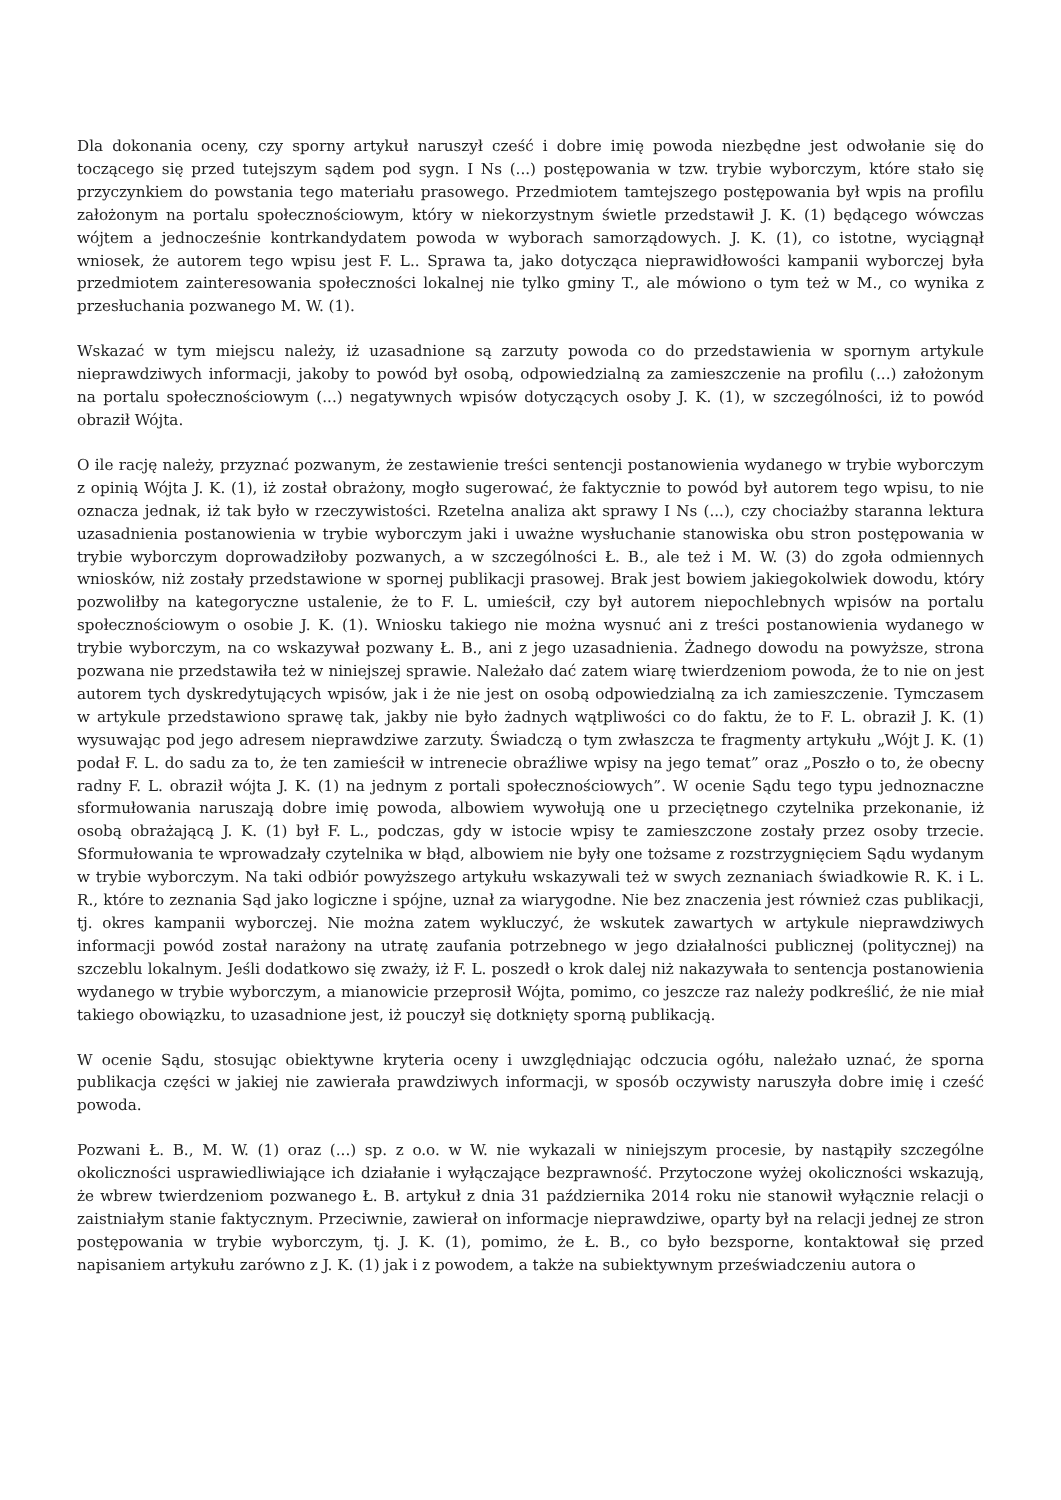Dla dokonania oceny, czy sporny artykuł naruszył cześć i dobre imię powoda niezbędne jest odwołanie się do toczącego się przed tutejszym sądem pod sygn. I Ns (...) postępowania w tzw. trybie wyborczym, które stało się przyczynkiem do powstania tego materiału prasowego. Przedmiotem tamtejszego postępowania był wpis na profilu założonym na portalu społecznościowym, który w niekorzystnym świetle przedstawił J. K. (1) będącego wówczas wójtem a jednocześnie kontrkandydatem powoda w wyborach samorządowych. J. K. (1), co istotne, wyciągnął wniosek, że autorem tego wpisu jest F. L.. Sprawa ta, jako dotycząca nieprawidłowości kampanii wyborczej była przedmiotem zainteresowania społeczności lokalnej nie tylko gminy T., ale mówiono o tym też w M., co wynika z przesłuchania pozwanego M. W. (1).
Wskazać w tym miejscu należy, iż uzasadnione są zarzuty powoda co do przedstawienia w spornym artykule nieprawdziwych informacji, jakoby to powód był osobą, odpowiedzialną za zamieszczenie na profilu (...) założonym na portalu społecznościowym (...) negatywnych wpisów dotyczących osoby J. K. (1), w szczególności, iż to powód obraził Wójta.
O ile rację należy, przyznać pozwanym, że zestawienie treści sentencji postanowienia wydanego w trybie wyborczym z opinią Wójta J. K. (1), iż został obrażony, mogło sugerować, że faktycznie to powód był autorem tego wpisu, to nie oznacza jednak, iż tak było w rzeczywistości. Rzetelna analiza akt sprawy I Ns (...), czy chociażby staranna lektura uzasadnienia postanowienia w trybie wyborczym jaki i uważne wysłuchanie stanowiska obu stron postępowania w trybie wyborczym doprowadziłoby pozwanych, a w szczególności Ł. B., ale też i M. W. (3) do zgoła odmiennych wniosków, niż zostały przedstawione w spornej publikacji prasowej. Brak jest bowiem jakiegokolwiek dowodu, który pozwoliłby na kategoryczne ustalenie, że to F. L. umieścił, czy był autorem niepochlebnych wpisów na portalu społecznościowym o osobie J. K. (1). Wniosku takiego nie można wysnuć ani z treści postanowienia wydanego w trybie wyborczym, na co wskazywał pozwany Ł. B., ani z jego uzasadnienia. Żadnego dowodu na powyższe, strona pozwana nie przedstawiła też w niniejszej sprawie. Należało dać zatem wiarę twierdzeniom powoda, że to nie on jest autorem tych dyskredytujących wpisów, jak i że nie jest on osobą odpowiedzialną za ich zamieszczenie. Tymczasem w artykule przedstawiono sprawę tak, jakby nie było żadnych wątpliwości co do faktu, że to F. L. obraził J. K. (1) wysuwając pod jego adresem nieprawdziwe zarzuty. Świadczą o tym zwłaszcza te fragmenty artykułu „Wójt J. K. (1) podał F. L. do sadu za to, że ten zamieścił w intrenecie obraźliwe wpisy na jego temat” oraz „Poszło o to, że obecny radny F. L. obraził wójta J. K. (1) na jednym z portali społecznościowych”. W ocenie Sądu tego typu jednoznaczne sformułowania naruszają dobre imię powoda, albowiem wywołują one u przeciętnego czytelnika przekonanie, iż osobą obrażającą J. K. (1) był F. L., podczas, gdy w istocie wpisy te zamieszczone zostały przez osoby trzecie. Sformułowania te wprowadzały czytelnika w błąd, albowiem nie były one tożsame z rozstrzygnięciem Sądu wydanym w trybie wyborczym. Na taki odbiór powyższego artykułu wskazywali też w swych zeznaniach świadkowie R. K. i L. R., które to zeznania Sąd jako logiczne i spójne, uznał za wiarygodne. Nie bez znaczenia jest również czas publikacji, tj. okres kampanii wyborczej. Nie można zatem wykluczyć, że wskutek zawartych w artykule nieprawdziwych informacji powód został narażony na utratę zaufania potrzebnego w jego działalności publicznej (politycznej) na szczeblu lokalnym. Jeśli dodatkowo się zważy, iż F. L. poszedł o krok dalej niż nakazywała to sentencja postanowienia wydanego w trybie wyborczym, a mianowicie przeprosił Wójta, pomimo, co jeszcze raz należy podkreślić, że nie miał takiego obowiązku, to uzasadnione jest, iż pouczył się dotknięty sporną publikacją.
W ocenie Sądu, stosując obiektywne kryteria oceny i uwzględniając odczucia ogółu, należało uznać, że sporna publikacja części w jakiej nie zawierała prawdziwych informacji, w sposób oczywisty naruszyła dobre imię i cześć powoda.
Pozwani Ł. B., M. W. (1) oraz (...) sp. z o.o. w W. nie wykazali w niniejszym procesie, by nastąpiły szczególne okoliczności usprawiedliwiające ich działanie i wyłączające bezprawność. Przytoczone wyżej okoliczności wskazują, że wbrew twierdzeniom pozwanego Ł. B. artykuł z dnia 31 października 2014 roku nie stanowił wyłącznie relacji o zaistniałym stanie faktycznym. Przeciwnie, zawierał on informacje nieprawdziwe, oparty był na relacji jednej ze stron postępowania w trybie wyborczym, tj. J. K. (1), pomimo, że Ł. B., co było bezsporne, kontaktował się przed napisaniem artykułu zarówno z J. K. (1) jak i z powodem, a także na subiektywnym przeświadczeniu autora o